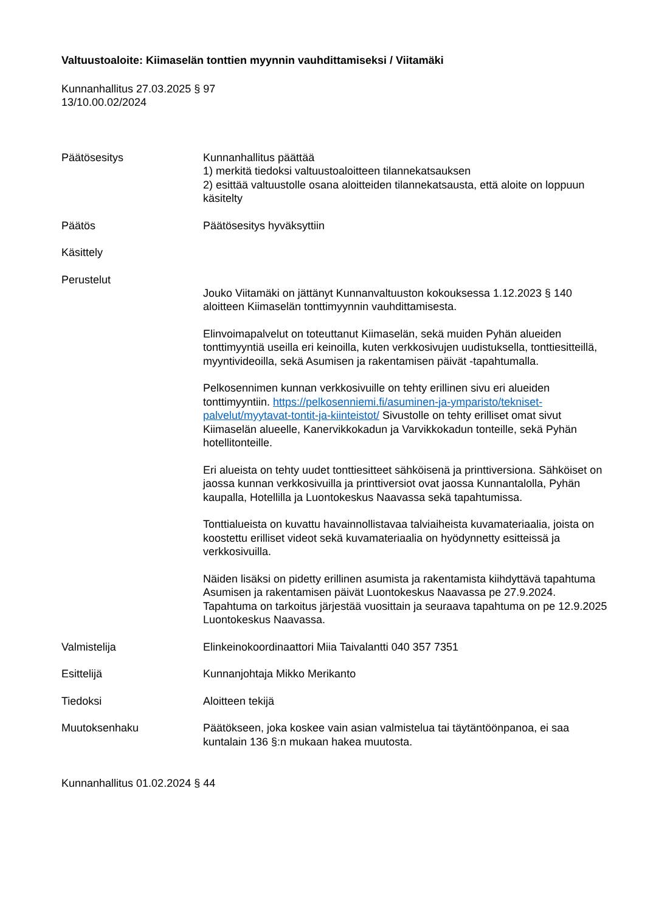Valtuustoaloite: Kiimaselän tonttien myynnin vauhdittamiseksi / Viitamäki
Kunnanhallitus 27.03.2025 § 97
13/10.00.02/2024
Päätösesitys Kunnanhallitus päättää
1) merkitä tiedoksi valtuustoaloitteen tilannekatsauksen
2) esittää valtuustolle osana aloitteiden tilannekatsausta, että aloite on loppuun käsitelty
Päätös Päätösesitys hyväksyttiin
Käsittely
Perustelut
Jouko Viitamäki on jättänyt Kunnanvaltuuston kokouksessa 1.12.2023 § 140 aloitteen Kiimaselän tonttimyynnin vauhdittamisesta.
Elinvoimapalvelut on toteuttanut Kiimaselän, sekä muiden Pyhän alueiden tonttimyyntiä useilla eri keinoilla, kuten verkkosivujen uudistuksella, tonttiesitteillä, myyntivideoilla, sekä Asumisen ja rakentamisen päivät -tapahtumalla.
Pelkosennimen kunnan verkkosivuille on tehty erillinen sivu eri alueiden tonttimyyntiin. https://pelkosenniemi.fi/asuminen-ja-ymparisto/tekniset-palvelut/myytavat-tontit-ja-kiinteistot/ Sivustolle on tehty erilliset omat sivut Kiimaselän alueelle, Kanervikkokadun ja Varvikkokadun tonteille, sekä Pyhän hotellitonteille.
Eri alueista on tehty uudet tonttiesitteet sähköisenä ja printtiversiona. Sähköiset on jaossa kunnan verkkosivuilla ja printtiversiot ovat jaossa Kunnantalolla, Pyhän kaupalla, Hotellilla ja Luontokeskus Naavassa sekä tapahtumissa.
Tonttialueista on kuvattu havainnollistavaa talviaiheista kuvamateriaalia, joista on koostettu erilliset videot sekä kuvamateriaalia on hyödynnetty esitteissä ja verkkosivuilla.
Näiden lisäksi on pidetty erillinen asumista ja rakentamista kiihdyttävä tapahtuma Asumisen ja rakentamisen päivät Luontokeskus Naavassa pe 27.9.2024. Tapahtuma on tarkoitus järjestää vuosittain ja seuraava tapahtuma on pe 12.9.2025 Luontokeskus Naavassa.
Valmistelija Elinkeinokoordinaattori Miia Taivalantti 040 357 7351
Esittelijä Kunnanjohtaja Mikko Merikanto
Tiedoksi Aloitteen tekijä
Muutoksenhaku Päätökseen, joka koskee vain asian valmistelua tai täytäntöönpanoa, ei saa kuntalain 136 §:n mukaan hakea muutosta.
Kunnanhallitus 01.02.2024 § 44